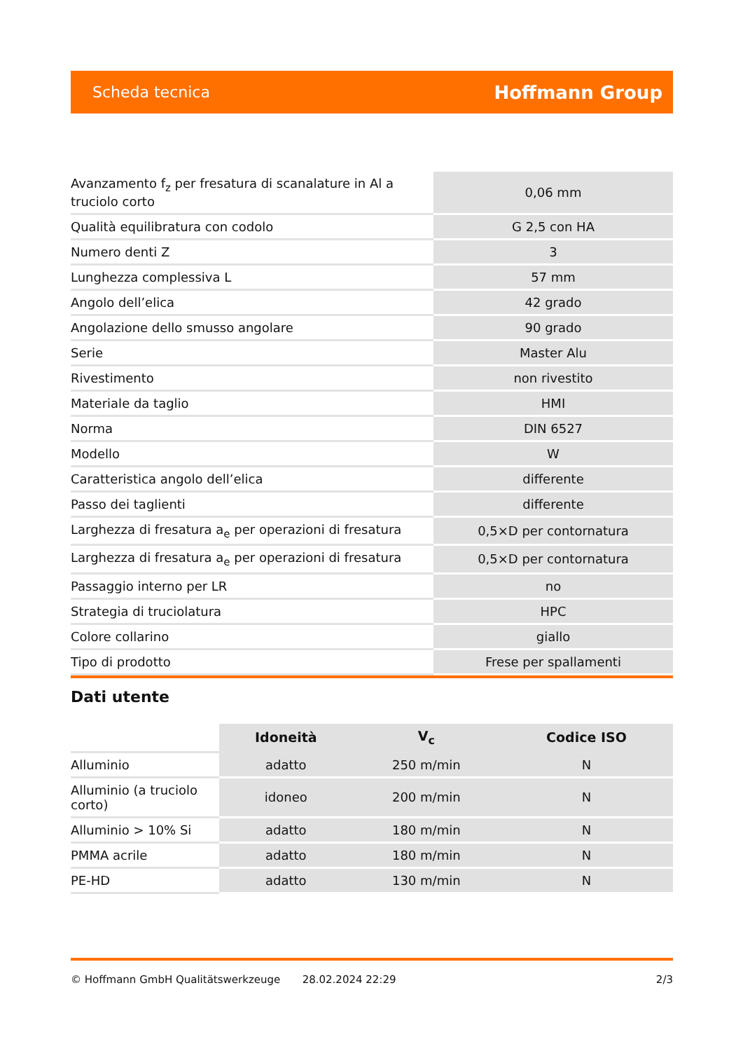Scheda tecnica Hoffmann Group
| Avanzamento f<sub>z</sub> per fresatura di scanalature in Al a truciolo corto | 0,06 mm |
| Qualità equilibratura con codolo | G 2,5 con HA |
| Numero denti Z | 3 |
| Lunghezza complessiva L | 57 mm |
| Angolo dell’elica | 42 grado |
| Angolazione dello smusso angolare | 90 grado |
| Serie | Master Alu |
| Rivestimento | non rivestito |
| Materiale da taglio | HMI |
| Norma | DIN 6527 |
| Modello | W |
| Caratteristica angolo dell’elica | differente |
| Passo dei taglienti | differente |
| Larghezza di fresatura a<sub>e</sub> per operazioni di fresatura | 0,5×D per contornatura |
| Larghezza di fresatura a<sub>e</sub> per operazioni di fresatura | 0,5×D per contornatura |
| Passaggio interno per LR | no |
| Strategia di truciolatura | HPC |
| Colore collarino | giallo |
| Tipo di prodotto | Frese per spallamenti |
Dati utente
| | Idoneità | V<sub>c</sub> | Codice ISO |
| --- | --- | --- | --- |
| Alluminio | adatto | 250 m/min | N |
| Alluminio (a truciolo corto) | idoneo | 200 m/min | N |
| Alluminio > 10% Si | adatto | 180 m/min | N |
| PMMA acrile | adatto | 180 m/min | N |
| PE-HD | adatto | 130 m/min | N |
© Hoffmann GmbH Qualitätswerkzeuge 28.02.2024 22:29 2/3